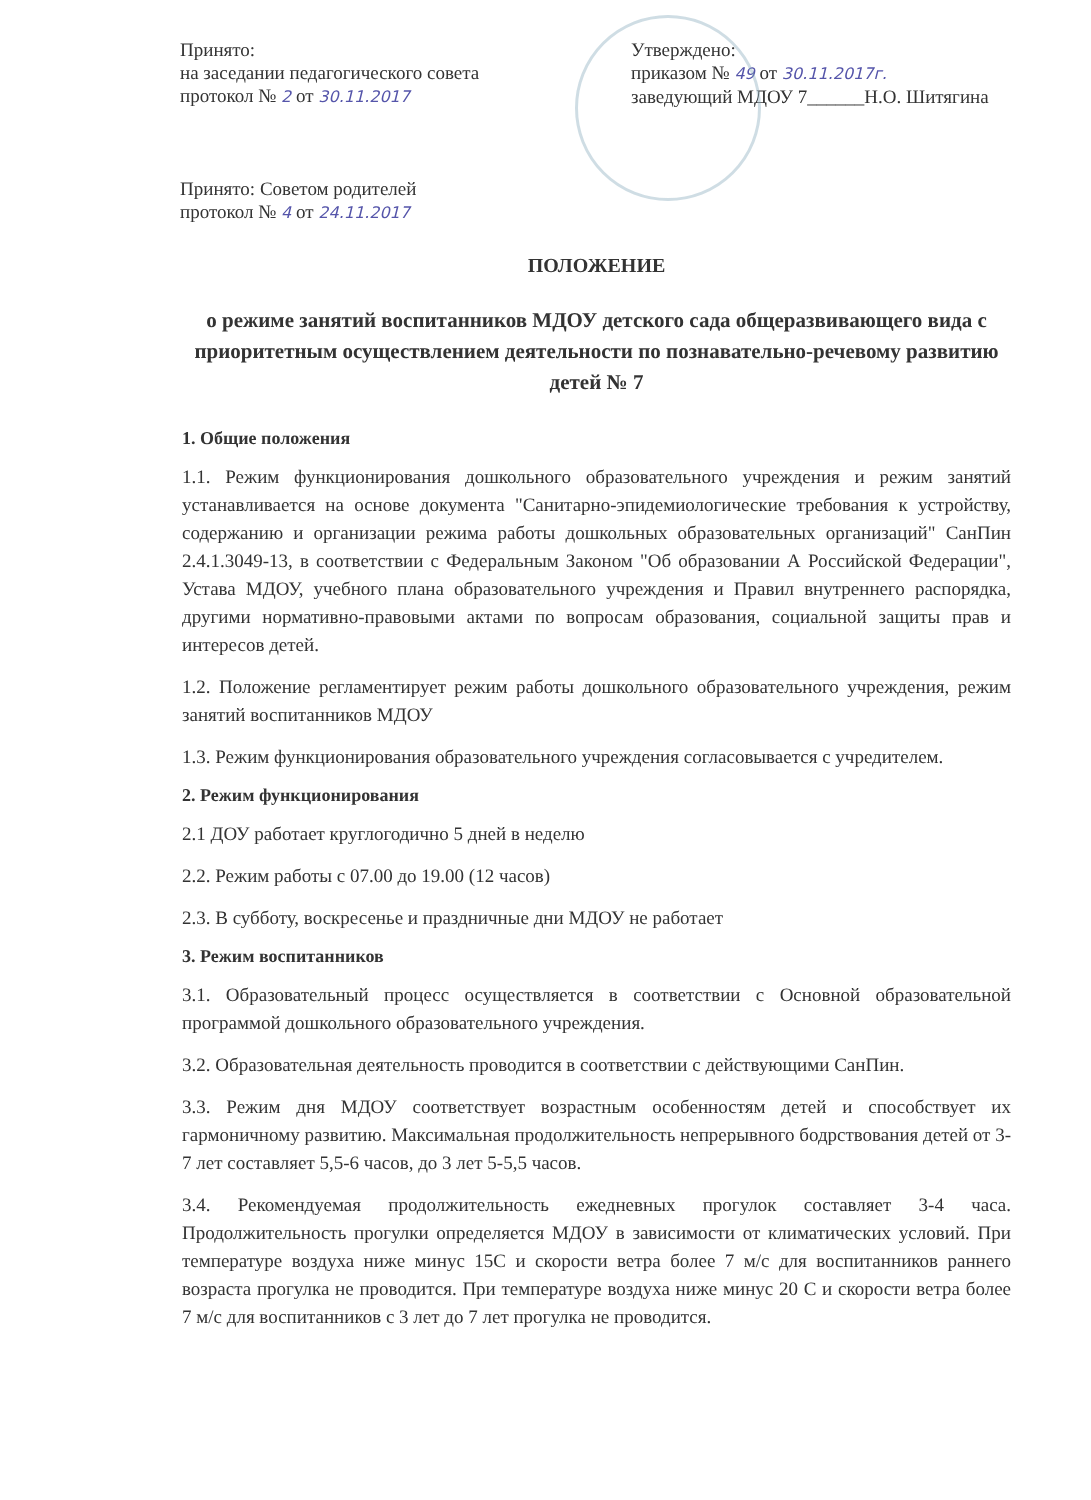Принято:
на заседании педагогического совета
протокол № 2 от 30.11.2017
Принято: Советом родителей
протокол № 4 от 24.11.2017
Утверждено:
приказом № 49 от 30.11.2017г.
заведующий МДОУ 7______Н.О. Шитягина
ПОЛОЖЕНИЕ
о режиме занятий воспитанников МДОУ детского сада общеразвивающего вида с приоритетным осуществлением деятельности по познавательно-речевому развитию детей № 7
1. Общие положения
1.1. Режим функционирования дошкольного образовательного учреждения и режим занятий устанавливается на основе документа "Санитарно-эпидемиологические требования к устройству, содержанию и организации режима работы дошкольных образовательных организаций" СанПин 2.4.1.3049-13, в соответствии с Федеральным Законом "Об образовании А Российской Федерации", Устава МДОУ, учебного плана образовательного учреждения и Правил внутреннего распорядка, другими нормативно-правовыми актами по вопросам образования, социальной защиты прав и интересов детей.
1.2. Положение регламентирует режим работы дошкольного образовательного учреждения, режим занятий воспитанников МДОУ
1.3. Режим функционирования образовательного учреждения согласовывается с учредителем.
2. Режим функционирования
2.1 ДОУ работает круглогодично 5 дней в неделю
2.2. Режим работы с 07.00 до 19.00 (12 часов)
2.3. В субботу, воскресенье и праздничные дни МДОУ не работает
3. Режим воспитанников
3.1. Образовательный процесс осуществляется в соответствии с Основной образовательной программой дошкольного образовательного учреждения.
3.2. Образовательная деятельность проводится в соответствии с действующими СанПин.
3.3. Режим дня МДОУ соответствует возрастным особенностям детей и способствует их гармоничному развитию. Максимальная продолжительность непрерывного бодрствования детей от 3-7 лет составляет 5,5-6 часов, до 3 лет 5-5,5 часов.
3.4. Рекомендуемая продолжительность ежедневных прогулок составляет 3-4 часа. Продолжительность прогулки определяется МДОУ в зависимости от климатических условий. При температуре воздуха ниже минус 15С и скорости ветра более 7 м/с для воспитанников раннего возраста прогулка не проводится. При температуре воздуха ниже минус 20 С и скорости ветра более 7 м/с для воспитанников с 3 лет до 7 лет прогулка не проводится.